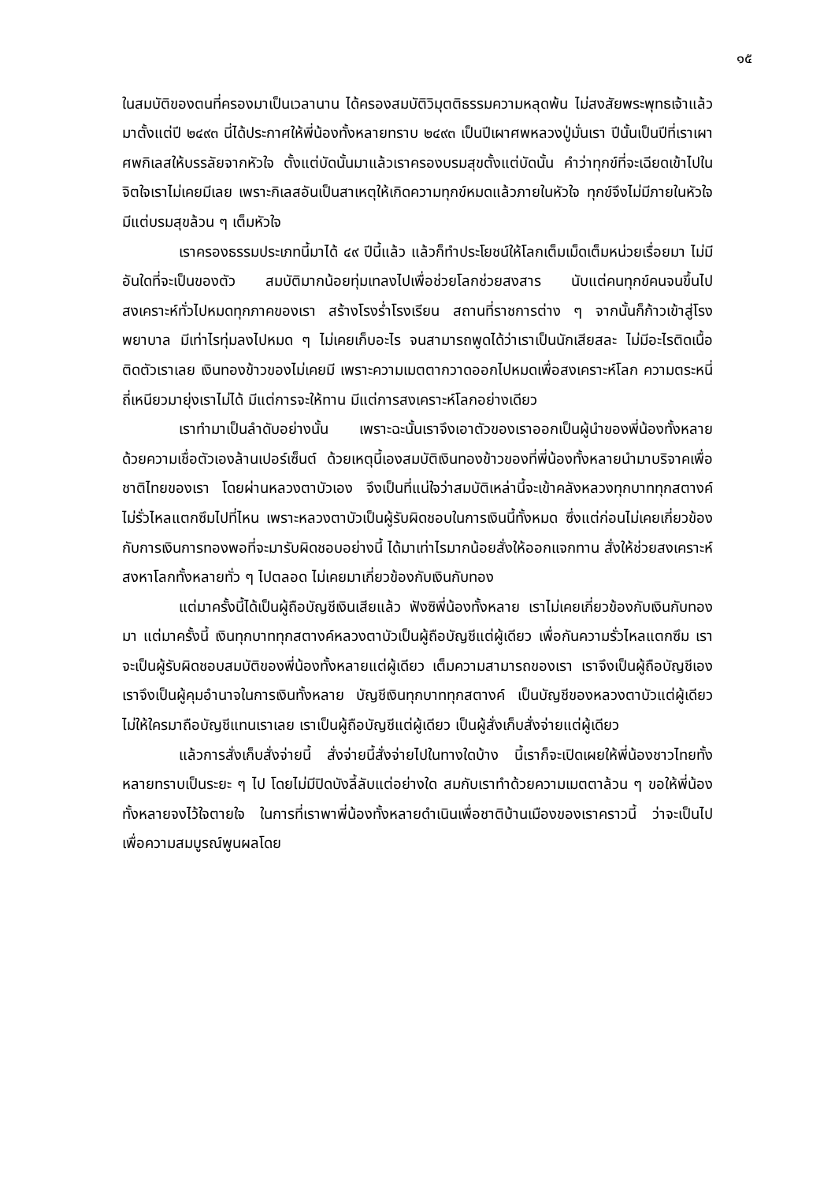๑๕
ในสมบัติของตนที่ครองมาเป็นเวลานาน ได้ครองสมบัติวิมุตติธรรมความหลุดพ้น ไม่สงสัยพระพุทธเจ้าแล้วมาตั้งแต่ปี ๒๔๙๓ นี่ได้ประกาศให้พี่น้องทั้งหลายทราบ ๒๔๙๓ เป็นปีเผาศพหลวงปู่มั่นเรา ปีนั้นเป็นปีที่เราเผาศพกิเลสให้บรรลัยจากหัวใจ ตั้งแต่บัดนั้นมาแล้วเราครองบรมสุขตั้งแต่บัดนั้น คำว่าทุกข์ที่จะเฉียดเข้าไปในจิตใจเราไม่เคยมีเลย เพราะกิเลสอันเป็นสาเหตุให้เกิดความทุกข์หมดแล้วภายในหัวใจ ทุกข์จึงไม่มีภายในหัวใจ มีแต่บรมสุขล้วน ๆ เต็มหัวใจ
เราครองธรรมประเภทนี้มาได้ ๔๙ ปีนี้แล้ว แล้วก็ทำประโยชน์ให้โลกเต็มเม็ดเต็มหน่วยเรื่อยมา ไม่มีอันใดที่จะเป็นของตัว สมบัติมากน้อยทุ่มเทลงไปเพื่อช่วยโลกช่วยสงสาร นับแต่คนทุกข์คนจนขึ้นไป สงเคราะห์ทั่วไปหมดทุกภาคของเรา สร้างโรงร่ำโรงเรียน สถานที่ราชการต่าง ๆ จากนั้นก็ก้าวเข้าสู่โรงพยาบาล มีเท่าไรทุ่มลงไปหมด ๆ ไม่เคยเก็บอะไร จนสามารถพูดได้ว่าเราเป็นนักเสียสละ ไม่มีอะไรติดเนื้อติดตัวเราเลย เงินทองข้าวของไม่เคยมี เพราะความเมตตากวาดออกไปหมดเพื่อสงเคราะห์โลก ความตระหนี่ถี่เหนียวมายุ่งเราไม่ได้ มีแต่การจะให้ทาน มีแต่การสงเคราะห์โลกอย่างเดียว
เราทำมาเป็นลำดับอย่างนั้น เพราะฉะนั้นเราจึงเอาตัวของเราออกเป็นผู้นำของพี่น้องทั้งหลาย ด้วยความเชื่อตัวเองล้านเปอร์เซ็นต์ ด้วยเหตุนี้เองสมบัติเงินทองข้าวของที่พี่น้องทั้งหลายนำมาบริจาคเพื่อชาติไทยของเรา โดยผ่านหลวงตาบัวเอง จึงเป็นที่แน่ใจว่าสมบัติเหล่านี้จะเข้าคลังหลวงทุกบาททุกสตางค์ ไม่รั่วไหลแตกซึมไปที่ไหน เพราะหลวงตาบัวเป็นผู้รับผิดชอบในการเงินนี้ทั้งหมด ซึ่งแต่ก่อนไม่เคยเกี่ยวข้องกับการเงินการทองพอที่จะมารับผิดชอบอย่างนี้ ได้มาเท่าไรมากน้อยสั่งให้ออกแจกทาน สั่งให้ช่วยสงเคราะห์สงหาโลกทั้งหลายทั่ว ๆ ไปตลอด ไม่เคยมาเกี่ยวข้องกับเงินกับทอง
แต่มาครั้งนี้ได้เป็นผู้ถือบัญชีเงินเสียแล้ว ฟังซิพี่น้องทั้งหลาย เราไม่เคยเกี่ยวข้องกับเงินกับทองมา แต่มาครั้งนี้ เงินทุกบาททุกสตางค์หลวงตาบัวเป็นผู้ถือบัญชีแต่ผู้เดียว เพื่อกันความรั่วไหลแตกซึม เราจะเป็นผู้รับผิดชอบสมบัติของพี่น้องทั้งหลายแต่ผู้เดียว เต็มความสามารถของเรา เราจึงเป็นผู้ถือบัญชีเอง เราจึงเป็นผู้คุมอำนาจในการเงินทั้งหลาย บัญชีเงินทุกบาททุกสตางค์ เป็นบัญชีของหลวงตาบัวแต่ผู้เดียว ไม่ให้ใครมาถือบัญชีแทนเราเลย เราเป็นผู้ถือบัญชีแต่ผู้เดียว เป็นผู้สั่งเก็บสั่งจ่ายแต่ผู้เดียว
แล้วการสั่งเก็บสั่งจ่ายนี้ สั่งจ่ายนี้สั่งจ่ายไปในทางใดบ้าง นี้เราก็จะเปิดเผยให้พี่น้องชาวไทยทั้งหลายทราบเป็นระยะ ๆ ไป โดยไม่มีปิดบังลี้ลับแต่อย่างใด สมกับเราทำด้วยความเมตตาล้วน ๆ ขอให้พี่น้องทั้งหลายจงไว้ใจตายใจ ในการที่เราพาพี่น้องทั้งหลายดำเนินเพื่อชาติบ้านเมืองของเราคราวนี้ ว่าจะเป็นไปเพื่อความสมบูรณ์พูนผลโดย